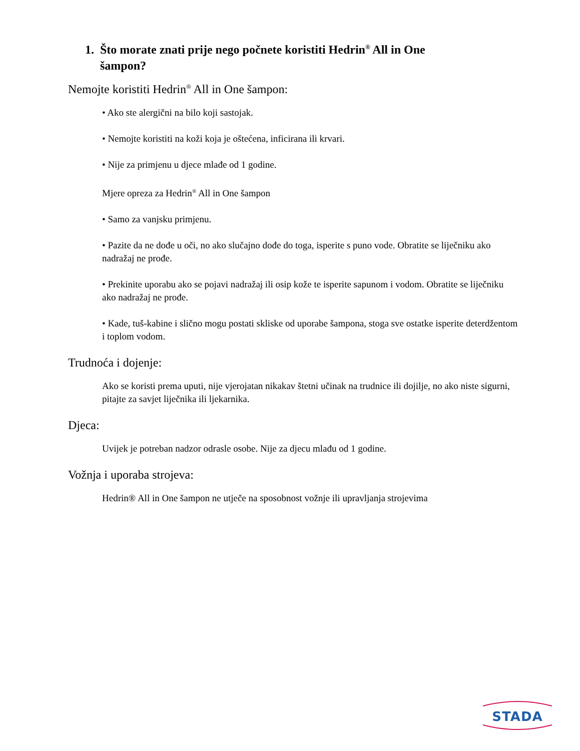1. Što morate znati prije nego počnete koristiti Hedrin<sup>®</sup> All in One
šampon?
Nemojte koristiti Hedrin<sup>®</sup> All in One šampon:
• Ako ste alergični na bilo koji sastojak.
• Nemojte koristiti na koži koja je oštećena, inficirana ili krvari.
• Nije za primjenu u djece mlađe od 1 godine.
Mjere opreza za Hedrin<sup>®</sup> All in One šampon
• Samo za vanjsku primjenu.
• Pazite da ne dođe u oči, no ako slučajno dođe do toga, isperite s puno vode. Obratite se liječniku ako nadražaj ne prođe.
• Prekinite uporabu ako se pojavi nadražaj ili osip kože te isperite sapunom i vodom. Obratite se liječniku ako nadražaj ne prođe.
• Kade, tuš-kabine i slično mogu postati skliske od uporabe šampona, stoga sve ostatke isperite deterdžentom i toplom vodom.
Trudnoća i dojenje:
Ako se koristi prema uputi, nije vjerojatan nikakav štetni učinak na trudnice ili dojilje, no ako niste sigurni, pitajte za savjet liječnika ili ljekarnika.
Djeca:
Uvijek je potreban nadzor odrasle osobe. Nije za djecu mlađu od 1 godine.
Vožnja i uporaba strojeva:
Hedrin® All in One šampon ne utječe na sposobnost vožnje ili upravljanja strojevima
STADA